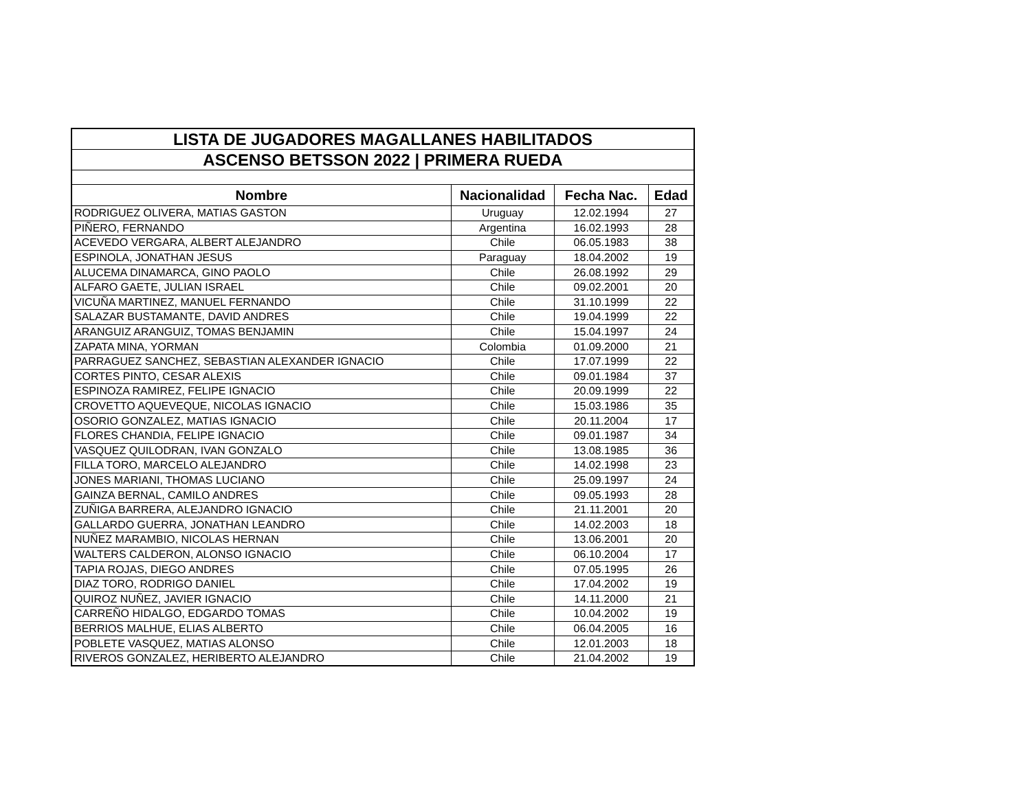| LISTA DE JUGADORES MAGALLANES HABILITADOS | | | |
| ASCENSO BETSSON 2022 / PRIMERA RUEDA | | | |
| Nombre | Nacionalidad | Fecha Nac. | Edad |
| RODRIGUEZ OLIVERA, MATIAS GASTON | Uruguay | 12.02.1994 | 27 |
| PIÑERO, FERNANDO | Argentina | 16.02.1993 | 28 |
| ACEVEDO VERGARA, ALBERT ALEJANDRO | Chile | 06.05.1983 | 38 |
| ESPINOLA, JONATHAN JESUS | Paraguay | 18.04.2002 | 19 |
| ALUCEMA DINAMARCA, GINO PAOLO | Chile | 26.08.1992 | 29 |
| ALFARO GAETE, JULIAN ISRAEL | Chile | 09.02.2001 | 20 |
| VICUÑA MARTINEZ, MANUEL FERNANDO | Chile | 31.10.1999 | 22 |
| SALAZAR BUSTAMANTE, DAVID ANDRES | Chile | 19.04.1999 | 22 |
| ARANGUIZ ARANGUIZ, TOMAS BENJAMIN | Chile | 15.04.1997 | 24 |
| ZAPATA MINA, YORMAN | Colombia | 01.09.2000 | 21 |
| PARRAGUEZ SANCHEZ, SEBASTIAN ALEXANDER IGNACIO | Chile | 17.07.1999 | 22 |
| CORTES PINTO, CESAR ALEXIS | Chile | 09.01.1984 | 37 |
| ESPINOZA RAMIREZ, FELIPE IGNACIO | Chile | 20.09.1999 | 22 |
| CROVETTO AQUEVEQUE, NICOLAS IGNACIO | Chile | 15.03.1986 | 35 |
| OSORIO GONZALEZ, MATIAS IGNACIO | Chile | 20.11.2004 | 17 |
| FLORES CHANDIA, FELIPE IGNACIO | Chile | 09.01.1987 | 34 |
| VASQUEZ QUILODRAN, IVAN GONZALO | Chile | 13.08.1985 | 36 |
| FILLA TORO, MARCELO ALEJANDRO | Chile | 14.02.1998 | 23 |
| JONES MARIANI, THOMAS LUCIANO | Chile | 25.09.1997 | 24 |
| GAINZA BERNAL, CAMILO ANDRES | Chile | 09.05.1993 | 28 |
| ZUÑIGA BARRERA, ALEJANDRO IGNACIO | Chile | 21.11.2001 | 20 |
| GALLARDO GUERRA, JONATHAN LEANDRO | Chile | 14.02.2003 | 18 |
| NUÑEZ MARAMBIO, NICOLAS HERNAN | Chile | 13.06.2001 | 20 |
| WALTERS CALDERON, ALONSO IGNACIO | Chile | 06.10.2004 | 17 |
| TAPIA ROJAS, DIEGO ANDRES | Chile | 07.05.1995 | 26 |
| DIAZ TORO, RODRIGO DANIEL | Chile | 17.04.2002 | 19 |
| QUIROZ NUÑEZ, JAVIER IGNACIO | Chile | 14.11.2000 | 21 |
| CARREÑO HIDALGO, EDGARDO TOMAS | Chile | 10.04.2002 | 19 |
| BERRIOS MALHUE, ELIAS ALBERTO | Chile | 06.04.2005 | 16 |
| POBLETE VASQUEZ, MATIAS ALONSO | Chile | 12.01.2003 | 18 |
| RIVEROS GONZALEZ, HERIBERTO ALEJANDRO | Chile | 21.04.2002 | 19 |